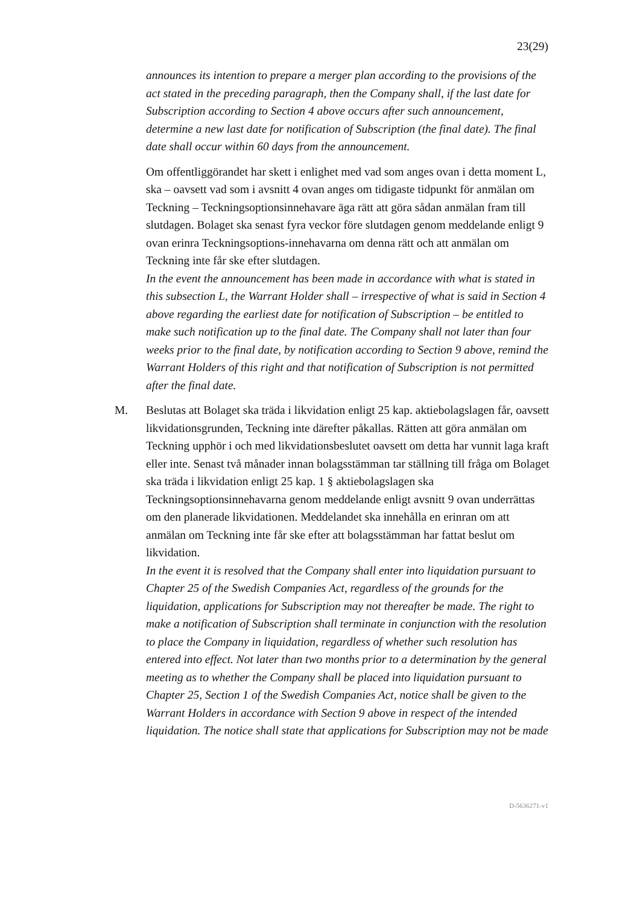23(29)
announces its intention to prepare a merger plan according to the provisions of the act stated in the preceding paragraph, then the Company shall, if the last date for Subscription according to Section 4 above occurs after such announcement, determine a new last date for notification of Subscription (the final date). The final date shall occur within 60 days from the announcement.
Om offentliggörandet har skett i enlighet med vad som anges ovan i detta moment L, ska – oavsett vad som i avsnitt 4 ovan anges om tidigaste tidpunkt för anmälan om Teckning – Teckningsoptionsinnehavare äga rätt att göra sådan anmälan fram till slutdagen. Bolaget ska senast fyra veckor före slutdagen genom meddelande enligt 9 ovan erinra Teckningsoptions-innehavarna om denna rätt och att anmälan om Teckning inte får ske efter slutdagen.
In the event the announcement has been made in accordance with what is stated in this subsection L, the Warrant Holder shall – irrespective of what is said in Section 4 above regarding the earliest date for notification of Subscription – be entitled to make such notification up to the final date. The Company shall not later than four weeks prior to the final date, by notification according to Section 9 above, remind the Warrant Holders of this right and that notification of Subscription is not permitted after the final date.
M. Beslutas att Bolaget ska träda i likvidation enligt 25 kap. aktiebolagslagen får, oavsett likvidationsgrunden, Teckning inte därefter påkallas. Rätten att göra anmälan om Teckning upphör i och med likvidationsbeslutet oavsett om detta har vunnit laga kraft eller inte. Senast två månader innan bolagsstämman tar ställning till fråga om Bolaget ska träda i likvidation enligt 25 kap. 1 § aktiebolagslagen ska Teckningsoptionsinnehavarna genom meddelande enligt avsnitt 9 ovan underrättas om den planerade likvidationen. Meddelandet ska innehålla en erinran om att anmälan om Teckning inte får ske efter att bolagsstämman har fattat beslut om likvidation.
In the event it is resolved that the Company shall enter into liquidation pursuant to Chapter 25 of the Swedish Companies Act, regardless of the grounds for the liquidation, applications for Subscription may not thereafter be made. The right to make a notification of Subscription shall terminate in conjunction with the resolution to place the Company in liquidation, regardless of whether such resolution has entered into effect. Not later than two months prior to a determination by the general meeting as to whether the Company shall be placed into liquidation pursuant to Chapter 25, Section 1 of the Swedish Companies Act, notice shall be given to the Warrant Holders in accordance with Section 9 above in respect of the intended liquidation. The notice shall state that applications for Subscription may not be made
D-5636271-v1